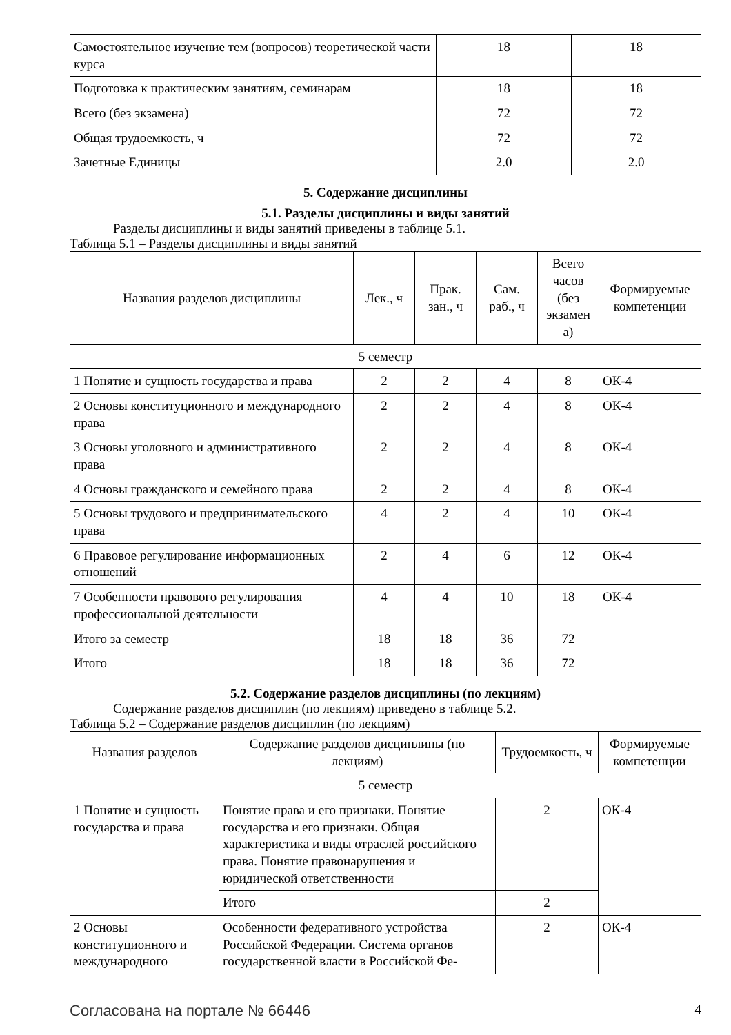| Самостоятельное изучение тем (вопросов) теоретической части курса | 18 | 18 |
| Подготовка к практическим занятиям, семинарам | 18 | 18 |
| Всего (без экзамена) | 72 | 72 |
| Общая трудоемкость, ч | 72 | 72 |
| Зачетные Единицы | 2.0 | 2.0 |
5. Содержание дисциплины
5.1. Разделы дисциплины и виды занятий
Разделы дисциплины и виды занятий приведены в таблице 5.1.
Таблица 5.1 – Разделы дисциплины и виды занятий
| Названия разделов дисциплины | Лек., ч | Прак. зан., ч | Сам. раб., ч | Всего часов (без экзамен а) | Формируемые компетенции |
| --- | --- | --- | --- | --- | --- |
| 5 семестр | | | | | |
| 1 Понятие и сущность государства и права | 2 | 2 | 4 | 8 | ОК-4 |
| 2 Основы конституционного и международного права | 2 | 2 | 4 | 8 | ОК-4 |
| 3 Основы уголовного и административного права | 2 | 2 | 4 | 8 | ОК-4 |
| 4 Основы гражданского и семейного права | 2 | 2 | 4 | 8 | ОК-4 |
| 5 Основы трудового и предпринимательского права | 4 | 2 | 4 | 10 | ОК-4 |
| 6 Правовое регулирование информационных отношений | 2 | 4 | 6 | 12 | ОК-4 |
| 7 Особенности правового регулирования профессиональной деятельности | 4 | 4 | 10 | 18 | ОК-4 |
| Итого за семестр | 18 | 18 | 36 | 72 | |
| Итого | 18 | 18 | 36 | 72 | |
5.2. Содержание разделов дисциплины (по лекциям)
Содержание разделов дисциплин (по лекциям) приведено в таблице 5.2.
Таблица 5.2 – Содержание разделов дисциплин (по лекциям)
| Названия разделов | Содержание разделов дисциплины (по лекциям) | Трудоемкость, ч | Формируемые компетенции |
| --- | --- | --- | --- |
| 5 семестр | | | |
| 1 Понятие и сущность государства и права | Понятие права и его признаки. Понятие государства и его признаки. Общая характеристика и виды отраслей российского права. Понятие правонарушения и юридической ответственности | 2 | ОК-4 |
| | Итого | 2 | |
| 2 Основы конституционного и международного | Особенности федеративного устройства Российской Федерации. Система органов государственной власти в Российской Фе- | 2 | ОК-4 |
Согласована на портале № 66446 4